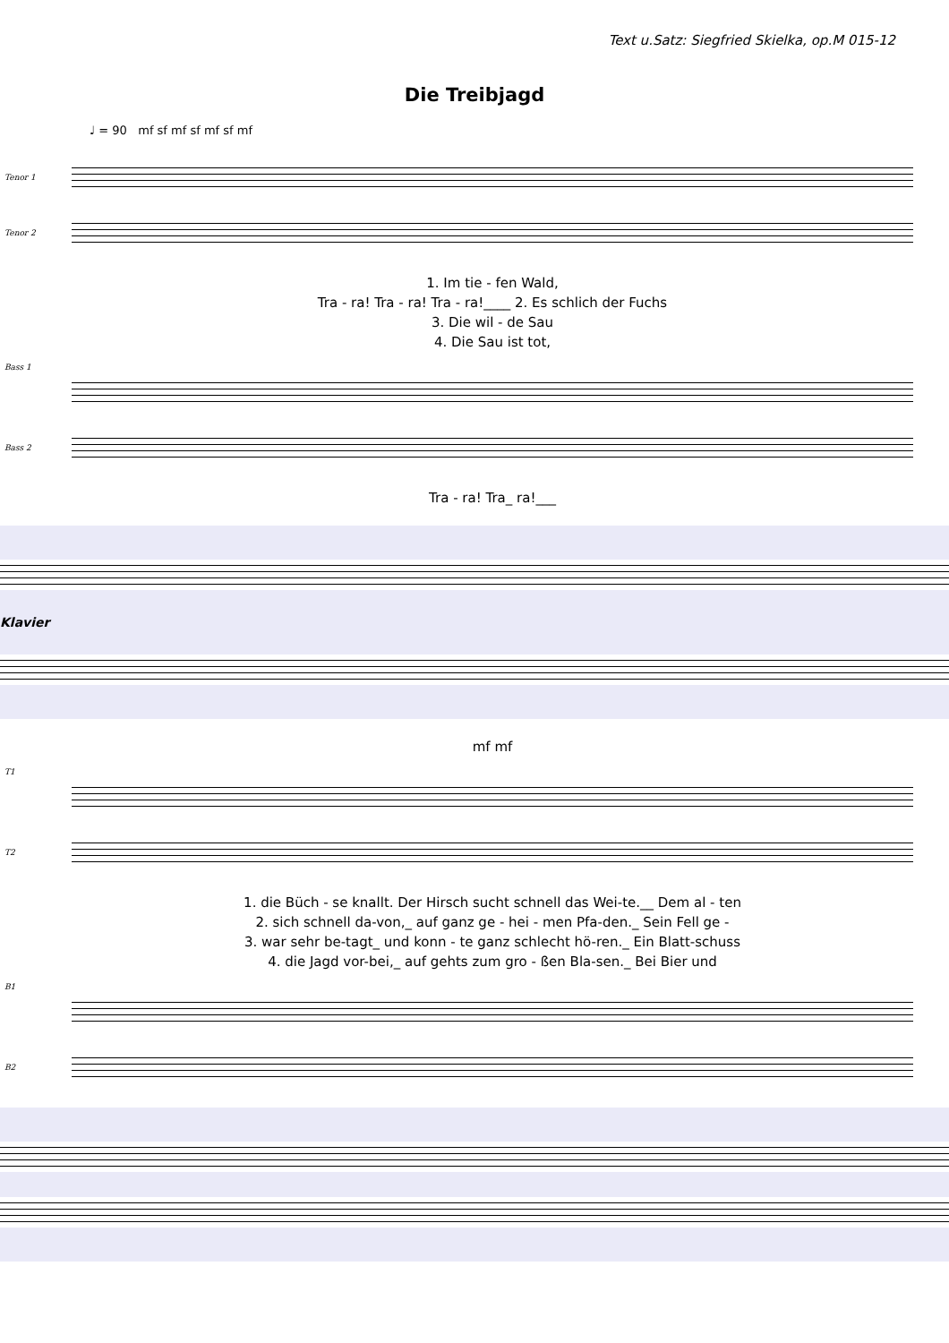Text u.Satz: Siegfried Skielka, op.M 015-12
Die Treibjagd
♩ = 90 mf sf mf sf mf sf mf
Tenor 1 Tenor 2
1. Im tie - fen Wald,
Tra - ra! Tra - ra! Tra - ra!____ 2. Es schlich der Fuchs
3. Die wil - de Sau
4. Die Sau ist tot,
Bass 1 Bass 2
Tra - ra! Tra_ ra!___
Klavier
mf mf
T1 T2
1. die Büch - se knallt. Der Hirsch sucht schnell das Wei-te.__ Dem al - ten
2. sich schnell da-von,_ auf ganz ge - hei - men Pfa-den._ Sein Fell ge -
3. war sehr be-tagt_ und konn - te ganz schlecht hö-ren._ Ein Blatt-schuss
4. die Jagd vor-bei,_ auf gehts zum gro - ßen Bla-sen._ Bei Bier und
B1 B2